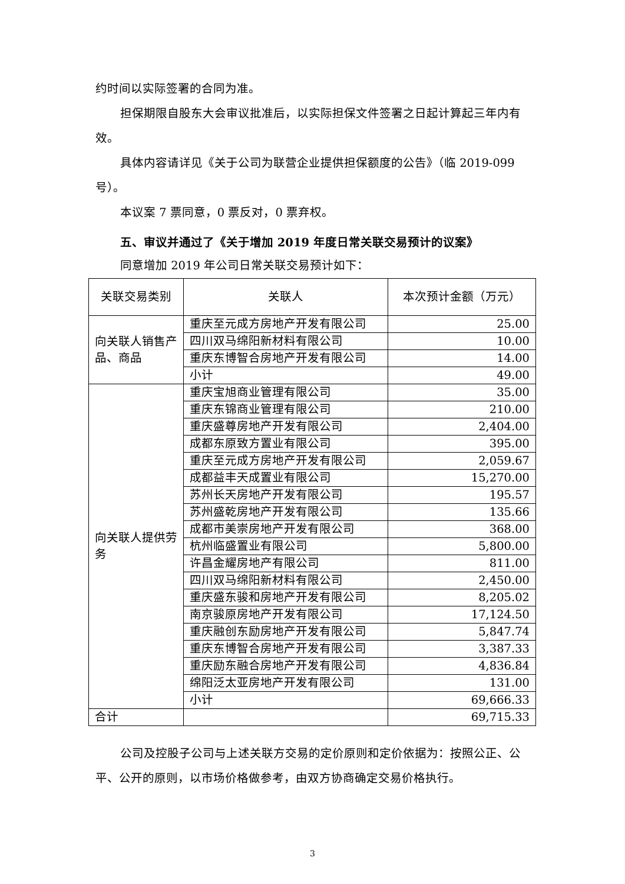约时间以实际签署的合同为准。
担保期限自股东大会审议批准后，以实际担保文件签署之日起计算起三年内有效。
具体内容请详见《关于公司为联营企业提供担保额度的公告》（临 2019-099 号）。
本议案 7 票同意，0 票反对，0 票弃权。
五、审议并通过了《关于增加 2019 年度日常关联交易预计的议案》
同意增加 2019 年公司日常关联交易预计如下：
| 关联交易类别 | 关联人 | 本次预计金额（万元） |
| 向关联人销售产品、商品 | 重庆至元成方房地产开发有限公司 | 25.00 |
| | 四川双马绵阳新材料有限公司 | 10.00 |
| | 重庆东博智合房地产开发有限公司 | 14.00 |
| | 小计 | 49.00 |
| 向关联人提供劳务 | 重庆宝旭商业管理有限公司 | 35.00 |
| | 重庆东锦商业管理有限公司 | 210.00 |
| | 重庆盛尊房地产开发有限公司 | 2,404.00 |
| | 成都东原致方置业有限公司 | 395.00 |
| | 重庆至元成方房地产开发有限公司 | 2,059.67 |
| | 成都益丰天成置业有限公司 | 15,270.00 |
| | 苏州长天房地产开发有限公司 | 195.57 |
| | 苏州盛乾房地产开发有限公司 | 135.66 |
| | 成都市美崇房地产开发有限公司 | 368.00 |
| | 杭州临盛置业有限公司 | 5,800.00 |
| | 许昌金耀房地产有限公司 | 811.00 |
| | 四川双马绵阳新材料有限公司 | 2,450.00 |
| | 重庆盛东骏和房地产开发有限公司 | 8,205.02 |
| | 南京骏原房地产开发有限公司 | 17,124.50 |
| | 重庆融创东励房地产开发有限公司 | 5,847.74 |
| | 重庆东博智合房地产开发有限公司 | 3,387.33 |
| | 重庆励东融合房地产开发有限公司 | 4,836.84 |
| | 绵阳泛太亚房地产开发有限公司 | 131.00 |
| | 小计 | 69,666.33 |
| 合计 | | 69,715.33 |
公司及控股子公司与上述关联方交易的定价原则和定价依据为：按照公正、公平、公开的原则，以市场价格做参考，由双方协商确定交易价格执行。
3